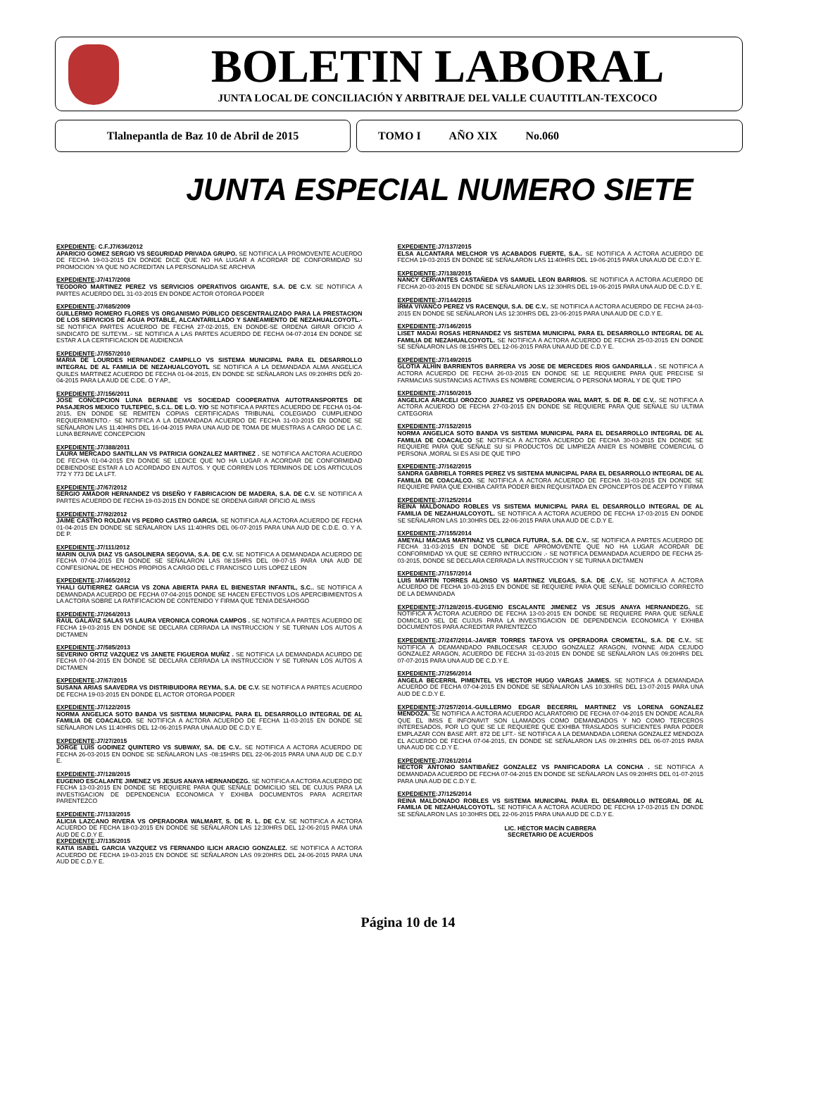BOLETIN LABORAL
JUNTA LOCAL DE CONCILIACIÓN Y ARBITRAJE DEL VALLE CUAUTITLAN-TEXCOCO
Tlalnepantla de Baz 10 de Abril de 2015 TOMO I AÑO XIX No.060
JUNTA ESPECIAL NUMERO SIETE
EXPEDIENTE: C.F.J7/636/2012
APARICIO GOMEZ SERGIO VS SEGURIDAD PRIVADA GRUPO. SE NOTIFICA LA PROMOVENTE ACUERDO DE FECHA 19-03-2015 EN DONDE DICE QUE NO HA LUGAR A ACORDAR DE CONFORMIDAD SU PROMOCION YA QUE NO ACREDITAN LA PERSONALIDA SE ARCHIVA
EXPEDIENTE:J7/417/2008
TEODORO MARTINEZ PEREZ VS SERVICIOS OPERATIVOS GIGANTE, S.A. DE C.V. SE NOTIFICA A PARTES ACUERDO DEL 31-03-2015 EN DONDE ACTOR OTORGA PODER
EXPEDIENTE:J7/685/2009
GUILLERMO ROMERO FLORES VS ORGANISMO PÚBLICO DESCENTRALIZADO PARA LA PRESTACION DE LOS SERVICIOS DE AGUA POTABLE, ALCANTARILLADO Y SANEAMIENTO DE NEZAHUALCOYOTL.-SE NOTIFICA PARTES ACUERDO DE FECHA 27-02-2015, EN DONDE-SE ORDENA GIRAR OFICIO A SINDICATO DE SUTEYM..- SE NOTIFICA A LAS PARTES ACUERDO DE FECHA 04-07-2014 EN DONDE SE ESTAR A LA CERTIFICACION DE AUDIENCIA
EXPEDIENTE:J7/557/2010
MARIA DE LOURDES HERNANDEZ CAMPILLO VS SISTEMA MUNICIPAL PARA EL DESARROLLO INTEGRAL DE AL FAMILIA DE NEZAHUALCOYOTL SE NOTIFICA A LA DEMANDADA ALMA ANGELICA QUILES MARTINEZ ACUERDO DE FECHA 01-04-2015, EN DONDE SE SEÑALARON LAS 09:20HRS DEÑ 20-04-2015 PARA LA AUD DE C.DE. O Y AP.,
EXPEDIENTE:J7/156/2011
JOSE CONCEPCION LUNA BERNABE VS SOCIEDAD COOPERATIVA AUTOTRANSPORTES DE PASAJEROS MEXICO TULTEPEC, S.C.L. DE L.O. Y/O SE NOTIFICA A PARTES ACUERDO DE FECHA 01-04-2015, EN DONDE SE REMITEN COPIAS CERTIFICADAS TRIBUNAL COLEGIADO CUMPLIENDO REQUERIMIENTO.- SE NOTIFICA A LA DEMANDADA ACUERDO DE FECHA 31-03-2015 EN DONDE SE SEÑALARON LAS 11:40HRS DEL 16-04-2015 PARA UNA AUD DE TOMA DE MUESTRAS A CARGO DE LA C. LUNA BERNAVE CONCEPCION
EXPEDIENTE:J7/388/2011
LAURA MERCADO SANTILLAN VS PATRICIA GONZALEZ MARTINEZ . SE NOTIFICA AACTORA ACUERDO DE FECHA 01-04-2015 EN DONDE SE LEDICE QUE NO HA LUGAR A ACORDAR DE CONFORMIDAD DEBIENDOSE ESTAR A LO ACORDADO EN AUTOS. Y QUE CORREN LOS TERMINOS DE LOS ARTICULOS 772 Y 773 DE LA LFT.
EXPEDIENTE:J7/67/2012
SERGIO AMADOR HERNANDEZ VS DISEÑO Y FABRICACION DE MADERA, S.A. DE C.V. SE NOTIFICA A PARTES ACUERDO DE FECHA 19-03-2015 EN DONDE SE ORDENA GIRAR OFICIO AL IMSS
EXPEDIENTE:J7/92/2012
JAIME CASTRO ROLDAN VS PEDRO CASTRO GARCIA. SE NOTIFICA ALA ACTORA ACUERDO DE FECHA 01-04-2015 EN DONDE SE SEÑALARON LAS 11:40HRS DEL 06-07-2015 PARA UNA AUD DE C.D.E. O. Y A. DE P.
EXPEDIENTE:J7/111/2012
MARIN OLIVA DIAZ VS GASOLINERA SEGOVIA, S.A. DE C.V. SE NOTIFICA A DEMANDADA ACUERDO DE FECHA 07-04-2015 EN DONDE SE SEÑALARON LAS 08:15HRS DEL 09-07-15 PARA UNA AUD DE CONFESIONAL DE HECHOS PROPIOS A CARGO DEL C FRANCISCO LUIS LOPEZ LEON
EXPEDIENTE:J7/465/2012
YHALI GUTIERREZ GARCIA VS ZONA ABIERTA PARA EL BIENESTAR INFANTIL, S.C.. SE NOTIFICA A DEMANDADA ACUERDO DE FECHA 07-04-2015 DONDE SE HACEN EFECTIVOS LOS APERCIBIMIENTOS A LA ACTORA SOBRE LA RATIFICACION DE CONTENIDO Y FIRMA QUE TENIA DESAHOGO
EXPEDIENTE:J7/264/2013
RAUL GALAVIZ SALAS VS LAURA VERONICA CORONA CAMPOS . SE NOTIFICA A PARTES ACUERDO DE FECHA 19-03-2015 EN DONDE SE DECLARA CERRADA LA INSTRUCCION Y SE TURNAN LOS AUTOS A DICTAMEN
EXPEDIENTE:J7/585/2013
SEVERINO ORTIZ VAZQUEZ VS JANETE FIGUEROA MUÑIZ . SE NOTIFICA LA DEMANDADA ACURDO DE FECHA 07-04-2015 EN DONDE SE DECLARA CERRADA LA INSTRUCCION Y SE TURNAN LOS AUTOS A DICTAMEN
EXPEDIENTE:J7/67/2015
SUSANA ARIAS SAAVEDRA VS DISTRIBUIDORA REYMA, S.A. DE C.V. SE NOTIFICA A PARTES ACUERDO DE FECHA 19-03-2015 EN DONDE EL ACTOR OTORGA PODER
EXPEDIENTE:J7/122/2015
NORMA ANGELICA SOTO BANDA VS SISTEMA MUNICIPAL PARA EL DESARROLLO INTEGRAL DE AL FAMILIA DE COACALCO. SE NOTIFICA A ACTORA ACUERDO DE FECHA 11-03-2015 EN DONDE SE SEÑALARON LAS 11:40HRS DEL 12-06-2015 PARA UNA AUD DE C.D.Y E.
EXPEDIENTE:J7/27/2015
JORGE LUIS GODINEZ QUINTERO VS SUBWAY, SA. DE C.V.. SE NOTIFICA A ACTORA ACUERDO DE FECHA 26-03-2015 EN DONDE SE SEÑALARON LAS -08:15HRS DEL 22-06-2015 PARA UNA AUD DE C.D.Y E.
EXPEDIENTE:J7/128/2015
EUGENIO ESCALANTE JIMENEZ VS JESUS ANAYA HERNANDEZG. SE NOTIFICA A ACTORA ACUERDO DE FECHA 13-03-2015 EN DONDE SE REQUIERE PARA QUE SEÑALE DOMICILIO SEL DE CUJUS PARA LA INVESTIGACION DE DEPENDENCIA ECONOMICA Y EXHIBA DOCUMENTOS PARA ACREITAR PARENTEZCO
EXPEDIENTE:J7/133/2015
ALICIA LAZCANO RIVERA VS OPERADORA WALMART, S. DE R. L. DE C.V. SE NOTIFICA A ACTORA ACUERDO DE FECHA 18-03-2015 EN DONDE SE SEÑALARON LAS 12:30HRS DEL 12-06-2015 PARA UNA AUD DE C.D.Y E.
EXPEDIENTE:J7/135/2015
KATIA ISABEL GARCIA VAZQUEZ VS FERNANDO ILICH ARACIO GONZALEZ. SE NOTIFICA A ACTORA ACUERDO DE FECHA 19-03-2015 EN DONDE SE SEÑALARON LAS 09:20HRS DEL 24-06-2015 PARA UNA AUD DE C.D.Y E.
EXPEDIENTE:J7/137/2015
ELSA ALCANTARA MELCHOR VS ACABADOS FUERTE, S.A.. SE NOTIFICA A ACTORA ACUERDO DE FECHA 19-03-2015 EN DONDE SE SEÑALARON LAS 11:40HRS DEL 19-06-2015 PARA UNA AUD DE C.D.Y E.
EXPEDIENTE:J7/138/2015
NANCY CERVANTES CASTAÑEDA VS SAMUEL LEON BARRIOS. SE NOTIFICA A ACTORA ACUERDO DE FECHA 20-03-2015 EN DONDE SE SEÑALARON LAS 12:30HRS DEL 19-06-2015 PARA UNA AUD DE C.D.Y E.
EXPEDIENTE:J7/144/2015
IRMA VIVANCO PEREZ VS RACENQUI, S.A. DE C.V.. SE NOTIFICA A ACTORA ACUERDO DE FECHA 24-03-2015 EN DONDE SE SEÑALARON LAS 12:30HRS DEL 23-06-2015 PARA UNA AUD DE C.D.Y E.
EXPEDIENTE:J7/146/2015
LISET MADAI ROSAS HERNANDEZ VS SISTEMA MUNICIPAL PARA EL DESARROLLO INTEGRAL DE AL FAMILIA DE NEZAHUALCOYOTL. SE NOTIFICA A ACTORA ACUERDO DE FECHA 25-03-2015 EN DONDE SE SEÑALARON LAS 08:15HRS DEL 12-06-2015 PARA UNA AUD DE C.D.Y E.
EXPEDIENTE:J7/149/2015
GLOTIA ALHIN BARRIENTOS BARRERA VS JOSE DE MERCEDES RIOS GANDARILLA . SE NOTIFICA A ACTORA ACUERDO DE FECHA 26-03-2015 EN DONDE SE LE REQUIERE PARA QUE PRECISE SI FARMACIAS SUSTANCIAS ACTIVAS ES NOMBRE COMERCIAL O PERSONA MORAL Y DE QUE TIPO
EXPEDIENTE:J7/150/2015
ANGELICA ARACELI OROZCO JUAREZ VS OPERADORA WAL MART, S. DE R. DE C.V.. SE NOTIFICA A ACTORA ACUERDO DE FECHA 27-03-2015 EN DONDE SE REQUIERE PARA QUE SEÑALE SU ULTIMA CATEGORIA
EXPEDIENTE:J7/152/2015
NORMA ANGELICA SOTO BANDA VS SISTEMA MUNICIPAL PARA EL DESARROLLO INTEGRAL DE AL FAMILIA DE COACALCO SE NOTIFICA A ACTORA ACUERDO DE FECHA 30-03-2015 EN DONDE SE REQUIERE PARA QUE SEÑALE SU SI PRODUCTOS DE LIMPIEZA ANIER ES NOMBRE COMERCIAL O PERSONA ,MORAL SI ES ASI DE QUE TIPO
EXPEDIENTE:J7/162/2015
SANDRA GABRIELA TORRES PEREZ VS SISTEMA MUNICIPAL PARA EL DESARROLLO INTEGRAL DE AL FAMILIA DE COACALCO. SE NOTIFICA A ACTORA ACUERDO DE FECHA 31-03-2015 EN DONDE SE REQUIERE PARA QUE EXHIBA CARTA PODER BIEN REQUISITADA EN CPONCEPTOS DE ACEPTO Y FIRMA
EXPEDIENTE:J7/125/2014
REINA MALDONADO ROBLES VS SISTEMA MUNICIPAL PARA EL DESARROLLO INTEGRAL DE AL FAMILIA DE NEZAHUALCOYOTL. SE NOTIFICA A ACTORA ACUERDO DE FECHA 17-03-2015 EN DONDE SE SEÑALARON LAS 10:30HRS DEL 22-06-2015 PARA UNA AUD DE C.D.Y E.
EXPEDIENTE:J7/155/2014
AMEYALI MACIAS MARTINAZ VS CLINICA FUTURA, S.A. DE C.V.. SE NOTIFICA A PARTES ACUERDO DE FECHA 31-03-2015 EN DONDE SE DICE APROMOVENTE QUE NO HA LUGAR ACORDAR DE CONFORMIDAD YA QUE SE CERRO INTRUCCION .- SE NOTIFICA DEMANDADA ACUERDO DE FECHA 25-03-2015, DONDE SE DECLARA CERRADA LA INSTRUCCION Y SE TURNA A DICTAMEN
EXPEDIENTE:J7/157/2014
LUIS MARTIN TORRES ALONSO VS MARTINEZ VILEGAS, S.A. DE .C.V.. SE NOTIFICA A ACTORA ACUERDO DE FECHA 10-03-2015 EN DONDE SE REQUIERE PARA QUE SEÑALE DOMICILIO CORRECTO DE LA DEMANDADA
EXPEDIENTE:J7/128/2015.-EUGENIO ESCALANTE JIMENEZ VS JESUS ANAYA HERNANDEZG. SE NOTIFICA A ACTORA ACUERDO DE FECHA 13-03-2015 EN DONDE SE REQUIERE PARA QUE SEÑALE DOMICILIO SEL DE CUJUS PARA LA INVESTIGACION DE DEPENDENCIA ECONOMICA Y EXHIBA DOCUMENTOS PARA ACREDITAR PARENTEZCO
EXPEDIENTE:J7/247/2014.-JAVIER TORRES TAFOYA VS OPERADORA CROMETAL, S.A. DE C.V.. SE NOTIFICA A DEAMANDADO PABLOCESAR CEJUDO GONZALEZ ARAGON, IVONNE AIDA CEJUDO GONZALEZ ARAGON, ACUERDO DE FECHA 31-03-2015 EN DONDE SE SEÑALARON LAS 09:20HRS DEL 07-07-2015 PARA UNA AUD DE C.D.Y E.
EXPEDIENTE:J7/256/2014
ANGELA BECERRIL PIMENTEL VS HECTOR HUGO VARGAS JAIMES. SE NOTIFICA A DEMANDADA ACUERDO DE FECHA 07-04-2015 EN DONDE SE SEÑALARON LAS 10:30HRS DEL 13-07-2015 PARA UNA AUD DE C.D.Y E.
EXPEDIENTE:J7/257/2014.-GUILLERMO EDGAR BECERRIL MARTINEZ VS LORENA GONZALEZ MENDOZA. SE NOTIFICA A ACTORA ACUERDO ACLARATORIO DE FECHA 07-04-2015 EN DONDE ACALRA QUE EL IMSS E INFONAVIT SON LLAMADOS COMO DEMANDADOS Y NO COMO TERCEROS INTERESADOS, POR LO QUE SE LE REQUIERE QUE EXHIBA TRASLADOS SUFICIENTES PARA PODER EMPLAZAR CON BASE ART. 872 DE LFT.- SE NOTIFICA A LA DEMANDADA LORENA GONZALEZ MENDOZA EL ACUERDO DE FECHA 07-04-2015, EN DONDE SE SEÑALARON LAS 09:20HRS DEL 06-07-2015 PARA UNA AUD DE C.D.Y E.
EXPEDIENTE:J7/261/2014
HECTOR ANTONIO SANTIBAÑEZ GONZALEZ VS PANIFICADORA LA CONCHA . SE NOTIFICA A DEMANDADA ACUERDO DE FECHA 07-04-2015 EN DONDE SE SEÑALARON LAS 09:20HRS DEL 01-07-2015 PARA UNA AUD DE C.D.Y E.
EXPEDIENTE:J7/125/2014
REINA MALDONADO ROBLES VS SISTEMA MUNICIPAL PARA EL DESARROLLO INTEGRAL DE AL FAMILIA DE NEZAHUALCOYOTL. SE NOTIFICA A ACTORA ACUERDO DE FECHA 17-03-2015 EN DONDE SE SEÑALARON LAS 10:30HRS DEL 22-06-2015 PARA UNA AUD DE C.D.Y E.
LIC. HÉCTOR MACÍN CABRERA
SECRETARIO DE ACUERDOS
Página 10 de 14